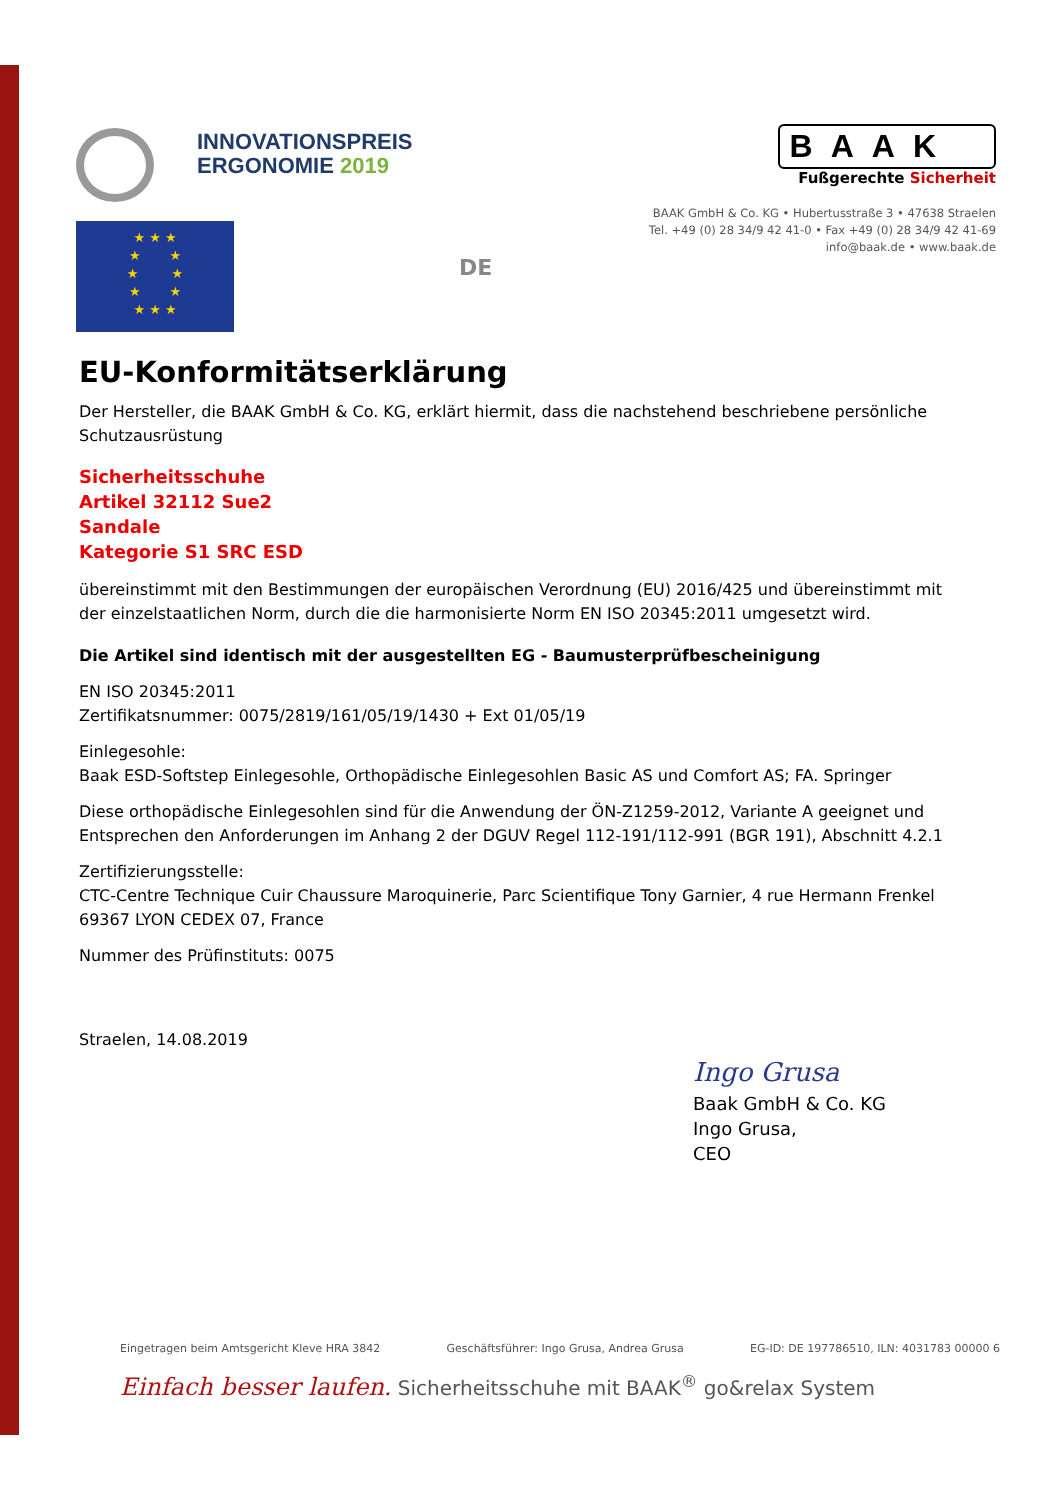INNOVATIONSPREIS
ERGONOMIE 2019
★ ★ ★
★ ★
★ ★
★ ★
★ ★ ★
DE
BAAK
Fußgerechte Sicherheit
BAAK GmbH & Co. KG • Hubertusstraße 3 • 47638 Straelen
Tel. +49 (0) 28 34/9 42 41-0 • Fax +49 (0) 28 34/9 42 41-69
info@baak.de • www.baak.de
EU-Konformitätserklärung
Der Hersteller, die BAAK GmbH & Co. KG, erklärt hiermit, dass die nachstehend beschriebene persönliche Schutzausrüstung
Sicherheitsschuhe
Artikel 32112 Sue2
Sandale
Kategorie S1 SRC ESD
übereinstimmt mit den Bestimmungen der europäischen Verordnung (EU) 2016/425 und übereinstimmt mit der einzelstaatlichen Norm, durch die die harmonisierte Norm EN ISO 20345:2011 umgesetzt wird.
Die Artikel sind identisch mit der ausgestellten EG - Baumusterprüfbescheinigung
EN ISO 20345:2011
Zertifikatsnummer: 0075/2819/161/05/19/1430 + Ext 01/05/19
Einlegesohle:
Baak ESD-Softstep Einlegesohle, Orthopädische Einlegesohlen Basic AS und Comfort AS; FA. Springer
Diese orthopädische Einlegesohlen sind für die Anwendung der ÖN-Z1259-2012, Variante A geeignet und Entsprechen den Anforderungen im Anhang 2 der DGUV Regel 112-191/112-991 (BGR 191), Abschnitt 4.2.1
Zertifizierungsstelle:
CTC-Centre Technique Cuir Chaussure Maroquinerie, Parc Scientifique Tony Garnier, 4 rue Hermann Frenkel 69367 LYON CEDEX 07, France
Nummer des Prüfinstituts: 0075
Straelen, 14.08.2019
Ingo Grusa
Baak GmbH & Co. KG
Ingo Grusa,
CEO
Eingetragen beim Amtsgericht Kleve HRA 3842 Geschäftsführer: Ingo Grusa, Andrea Grusa EG-ID: DE 197786510, ILN: 4031783 00000 6
Einfach besser laufen. Sicherheitsschuhe mit BAAK<sup>®</sup> go&relax System